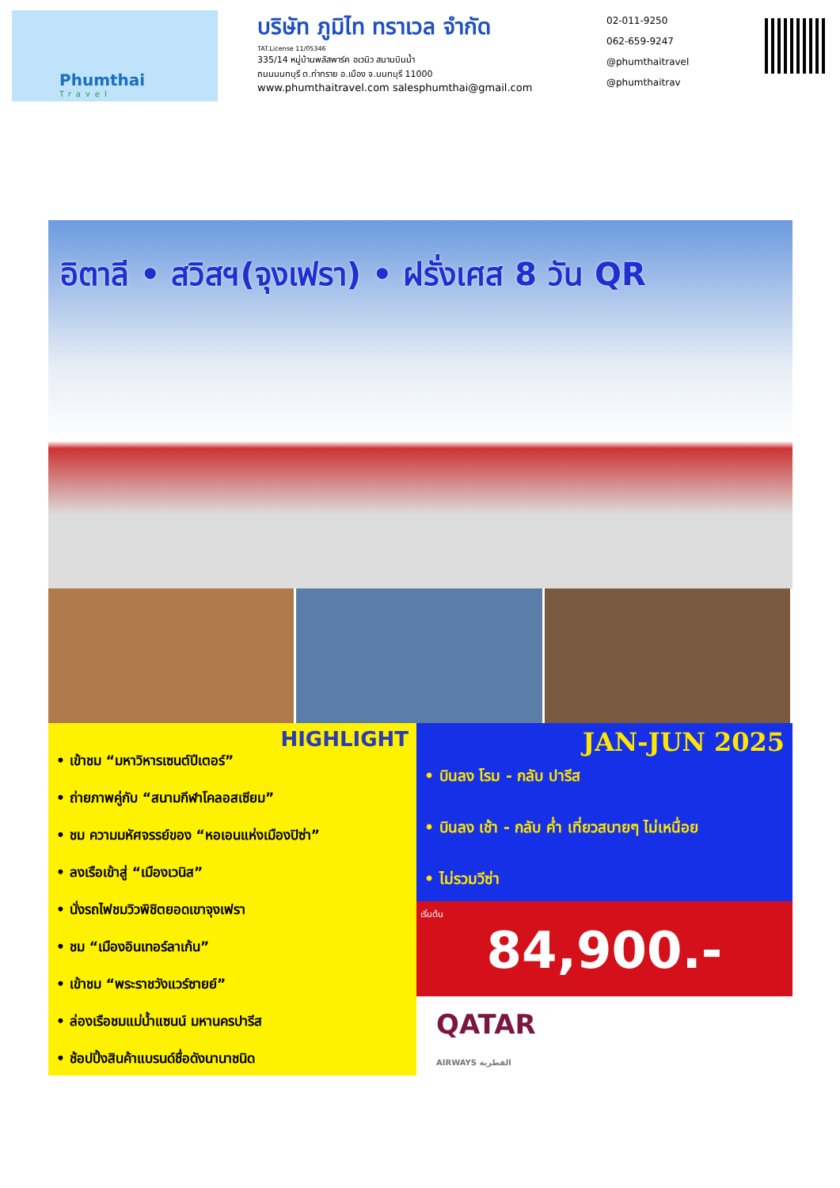Phumthai
Travel
บริษัท ภูมิไท ทราเวล จำกัด
TAT.License 11/05346
335/14 หมู่บ้านพลัสพาร์ค อเวนิว สนามบินน้ำ
ถนนนนทบุรี ต.ท่าทราย อ.เมือง จ.นนทบุรี 11000
www.phumthaitravel.com salesphumthai@gmail.com
02-011-9250
062-659-9247
@phumthaitravel
@phumthaitrav
อิตาลี • สวิสฯ(จุงเฟรา) • ฝรั่งเศส 8 วัน QR
HIGHLIGHT
• เข้าชม “มหาวิหารเซนต์ปีเตอร์”
• ถ่ายภาพคู่กับ “สนามกีฬาโคลอสเซียม”
• ชม ความมหัศจรรย์ของ “หอเอนแห่งเมืองปิซ่า”
• ลงเรือเข้าสู่ “เมืองเวนิส”
• นั่งรถไฟชมวิวพิชิตยอดเขาจุงเฟรา
• ชม “เมืองอินเทอร์ลาเก้น”
• เข้าชม “พระราชวังแวร์ซายย์”
• ล่องเรือชมแม่น้ำแซนน์ มหานครปารีส
• ช้อปปิ้งสินค้าแบรนด์ชื่อดังนานาชนิด
JAN-JUN 2025
• บินลง โรม - กลับ ปารีส
• บินลง เช้า - กลับ ค่ำ เที่ยวสบายๆ ไม่เหนื่อย
• ไม่รวมวีซ่า
เริ่มต้น
84,900.-
QATAR
AIRWAYS القطرية